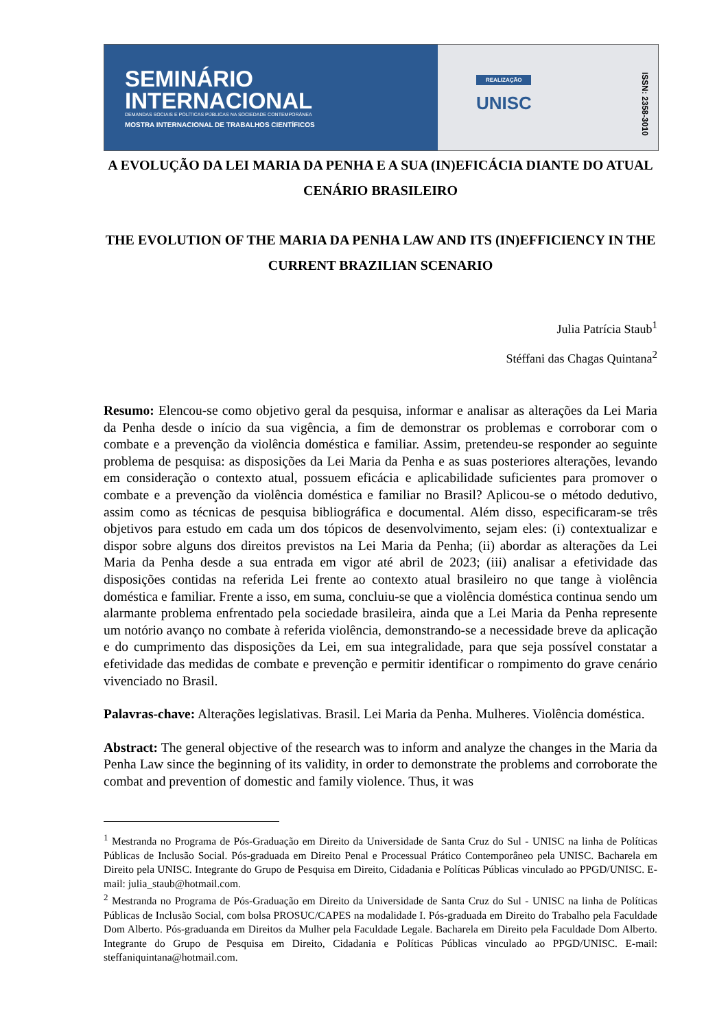SEMINÁRIO
INTERNACIONAL
DEMANDAS SOCIAIS E POLÍTICAS PÚBLICAS NA SOCIEDADE CONTEMPORÂNEA
MOSTRA INTERNACIONAL DE TRABALHOS CIENTÍFICOS
REALIZAÇÃO
UNISC
ISSN: 2358-3010
A EVOLUÇÃO DA LEI MARIA DA PENHA E A SUA (IN)EFICÁCIA DIANTE DO ATUAL CENÁRIO BRASILEIRO
THE EVOLUTION OF THE MARIA DA PENHA LAW AND ITS (IN)EFFICIENCY IN THE CURRENT BRAZILIAN SCENARIO
Julia Patrícia Staub<sup>1</sup>
Stéffani das Chagas Quintana<sup>2</sup>
Resumo: Elencou-se como objetivo geral da pesquisa, informar e analisar as alterações da Lei Maria da Penha desde o início da sua vigência, a fim de demonstrar os problemas e corroborar com o combate e a prevenção da violência doméstica e familiar. Assim, pretendeu-se responder ao seguinte problema de pesquisa: as disposições da Lei Maria da Penha e as suas posteriores alterações, levando em consideração o contexto atual, possuem eficácia e aplicabilidade suficientes para promover o combate e a prevenção da violência doméstica e familiar no Brasil? Aplicou-se o método dedutivo, assim como as técnicas de pesquisa bibliográfica e documental. Além disso, especificaram-se três objetivos para estudo em cada um dos tópicos de desenvolvimento, sejam eles: (i) contextualizar e dispor sobre alguns dos direitos previstos na Lei Maria da Penha; (ii) abordar as alterações da Lei Maria da Penha desde a sua entrada em vigor até abril de 2023; (iii) analisar a efetividade das disposições contidas na referida Lei frente ao contexto atual brasileiro no que tange à violência doméstica e familiar. Frente a isso, em suma, concluiu-se que a violência doméstica continua sendo um alarmante problema enfrentado pela sociedade brasileira, ainda que a Lei Maria da Penha represente um notório avanço no combate à referida violência, demonstrando-se a necessidade breve da aplicação e do cumprimento das disposições da Lei, em sua integralidade, para que seja possível constatar a efetividade das medidas de combate e prevenção e permitir identificar o rompimento do grave cenário vivenciado no Brasil.
Palavras-chave: Alterações legislativas. Brasil. Lei Maria da Penha. Mulheres. Violência doméstica.
Abstract: The general objective of the research was to inform and analyze the changes in the Maria da Penha Law since the beginning of its validity, in order to demonstrate the problems and corroborate the combat and prevention of domestic and family violence. Thus, it was
<sup>1</sup> Mestranda no Programa de Pós-Graduação em Direito da Universidade de Santa Cruz do Sul - UNISC na linha de Políticas Públicas de Inclusão Social. Pós-graduada em Direito Penal e Processual Prático Contemporâneo pela UNISC. Bacharela em Direito pela UNISC. Integrante do Grupo de Pesquisa em Direito, Cidadania e Políticas Públicas vinculado ao PPGD/UNISC. E-mail: julia_staub@hotmail.com.
<sup>2</sup> Mestranda no Programa de Pós-Graduação em Direito da Universidade de Santa Cruz do Sul - UNISC na linha de Políticas Públicas de Inclusão Social, com bolsa PROSUC/CAPES na modalidade I. Pós-graduada em Direito do Trabalho pela Faculdade Dom Alberto. Pós-graduanda em Direitos da Mulher pela Faculdade Legale. Bacharela em Direito pela Faculdade Dom Alberto. Integrante do Grupo de Pesquisa em Direito, Cidadania e Políticas Públicas vinculado ao PPGD/UNISC. E-mail: steffaniquintana@hotmail.com.